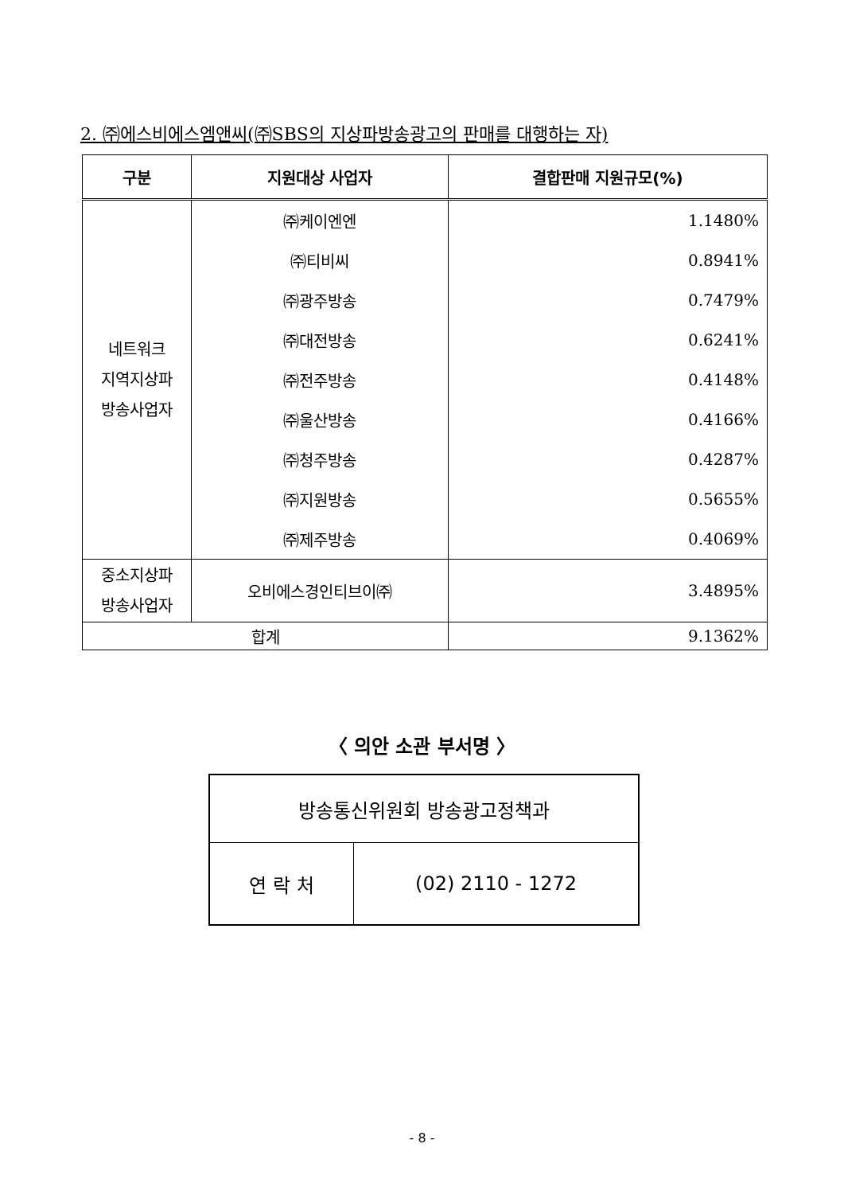2. ㈜에스비에스엠앤씨(㈜SBS의 지상파방송광고의 판매를 대행하는 자)
| 구분 | 지원대상 사업자 | 결합판매 지원규모(%) |
| --- | --- | --- |
| 네트워크 지역지상파 방송사업자 | ㈜케이엔엔 | 1.1480% |
| | ㈜티비씨 | 0.8941% |
| | ㈜광주방송 | 0.7479% |
| | ㈜대전방송 | 0.6241% |
| | ㈜전주방송 | 0.4148% |
| | ㈜울산방송 | 0.4166% |
| | ㈜청주방송 | 0.4287% |
| | ㈜지원방송 | 0.5655% |
| | ㈜제주방송 | 0.4069% |
| 중소지상파 방송사업자 | 오비에스경인티브이㈜ | 3.4895% |
| 합계 | | 9.1362% |
〈 의안 소관 부서명 〉
| 방송통신위원회 방송광고정책과 | |
| 연 락 처 | (02) 2110 - 1272 |
- 8 -